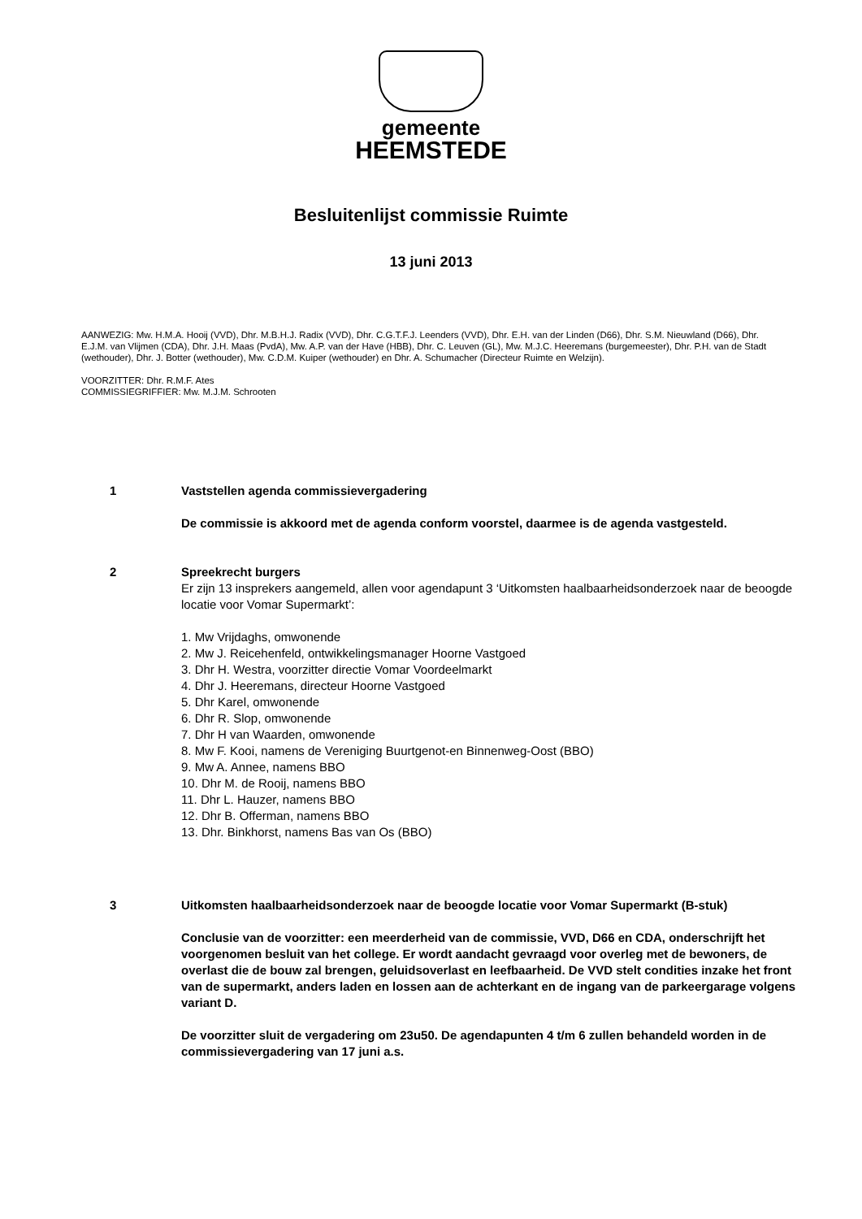gemeente
HEEMSTEDE
Besluitenlijst commissie Ruimte
13 juni 2013
AANWEZIG: Mw. H.M.A. Hooij (VVD), Dhr. M.B.H.J. Radix (VVD), Dhr. C.G.T.F.J. Leenders (VVD), Dhr. E.H. van der Linden (D66), Dhr. S.M. Nieuwland (D66), Dhr. E.J.M. van Vlijmen (CDA), Dhr. J.H. Maas (PvdA), Mw. A.P. van der Have (HBB), Dhr. C. Leuven (GL), Mw. M.J.C. Heeremans (burgemeester), Dhr. P.H. van de Stadt (wethouder), Dhr. J. Botter (wethouder), Mw. C.D.M. Kuiper (wethouder) en Dhr. A. Schumacher (Directeur Ruimte en Welzijn).
VOORZITTER: Dhr. R.M.F. Ates
COMMISSIEGRIFFIER: Mw. M.J.M. Schrooten
1 Vaststellen agenda commissievergadering
De commissie is akkoord met de agenda conform voorstel, daarmee is de agenda vastgesteld.
2 Spreekrecht burgers
Er zijn 13 insprekers aangemeld, allen voor agendapunt 3 ‘Uitkomsten haalbaarheidsonderzoek naar de beoogde locatie voor Vomar Supermarkt’:
1. Mw Vrijdaghs, omwonende
2. Mw J. Reicehenfeld, ontwikkelingsmanager Hoorne Vastgoed
3. Dhr H. Westra, voorzitter directie Vomar Voordeelmarkt
4. Dhr J. Heeremans, directeur Hoorne Vastgoed
5. Dhr Karel, omwonende
6. Dhr R. Slop, omwonende
7. Dhr H van Waarden, omwonende
8. Mw F. Kooi, namens de Vereniging Buurtgenot-en Binnenweg-Oost (BBO)
9. Mw A. Annee, namens BBO
10. Dhr M. de Rooij, namens BBO
11. Dhr L. Hauzer, namens BBO
12. Dhr B. Offerman, namens BBO
13. Dhr. Binkhorst, namens Bas van Os (BBO)
3 Uitkomsten haalbaarheidsonderzoek naar de beoogde locatie voor Vomar Supermarkt (B-stuk)
Conclusie van de voorzitter: een meerderheid van de commissie, VVD, D66 en CDA, onderschrijft het voorgenomen besluit van het college. Er wordt aandacht gevraagd voor overleg met de bewoners, de overlast die de bouw zal brengen, geluidsoverlast en leefbaarheid. De VVD stelt condities inzake het front van de supermarkt, anders laden en lossen aan de achterkant en de ingang van de parkeergarage volgens variant D.
De voorzitter sluit de vergadering om 23u50. De agendapunten 4 t/m 6 zullen behandeld worden in de commissievergadering van 17 juni a.s.